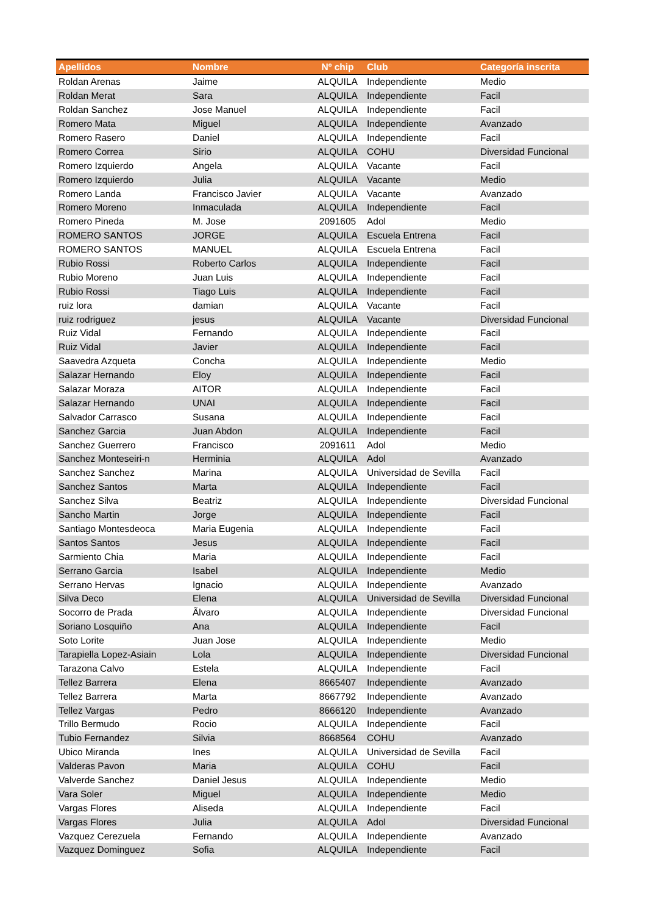| Apellidos | Nombre | Nº chip | Club | Categoría inscrita |
| --- | --- | --- | --- | --- |
| Roldan Arenas | Jaime | ALQUILA | Independiente | Medio |
| Roldan Merat | Sara | ALQUILA | Independiente | Facil |
| Roldan Sanchez | Jose Manuel | ALQUILA | Independiente | Facil |
| Romero Mata | Miguel | ALQUILA | Independiente | Avanzado |
| Romero Rasero | Daniel | ALQUILA | Independiente | Facil |
| Romero Correa | Sirio | ALQUILA | COHU | Diversidad Funcional |
| Romero Izquierdo | Angela | ALQUILA | Vacante | Facil |
| Romero Izquierdo | Julia | ALQUILA | Vacante | Medio |
| Romero Landa | Francisco Javier | ALQUILA | Vacante | Avanzado |
| Romero Moreno | Inmaculada | ALQUILA | Independiente | Facil |
| Romero Pineda | M. Jose | 2091605 | Adol | Medio |
| ROMERO SANTOS | JORGE | ALQUILA | Escuela Entrena | Facil |
| ROMERO SANTOS | MANUEL | ALQUILA | Escuela Entrena | Facil |
| Rubio Rossi | Roberto Carlos | ALQUILA | Independiente | Facil |
| Rubio Moreno | Juan Luis | ALQUILA | Independiente | Facil |
| Rubio Rossi | Tiago Luis | ALQUILA | Independiente | Facil |
| ruiz lora | damian | ALQUILA | Vacante | Facil |
| ruiz rodriguez | jesus | ALQUILA | Vacante | Diversidad Funcional |
| Ruiz Vidal | Fernando | ALQUILA | Independiente | Facil |
| Ruiz Vidal | Javier | ALQUILA | Independiente | Facil |
| Saavedra Azqueta | Concha | ALQUILA | Independiente | Medio |
| Salazar Hernando | Eloy | ALQUILA | Independiente | Facil |
| Salazar Moraza | AITOR | ALQUILA | Independiente | Facil |
| Salazar Hernando | UNAI | ALQUILA | Independiente | Facil |
| Salvador Carrasco | Susana | ALQUILA | Independiente | Facil |
| Sanchez Garcia | Juan Abdon | ALQUILA | Independiente | Facil |
| Sanchez Guerrero | Francisco | 2091611 | Adol | Medio |
| Sanchez Monteseiri-n | Herminia | ALQUILA | Adol | Avanzado |
| Sanchez Sanchez | Marina | ALQUILA | Universidad de Sevilla | Facil |
| Sanchez Santos | Marta | ALQUILA | Independiente | Facil |
| Sanchez Silva | Beatriz | ALQUILA | Independiente | Diversidad Funcional |
| Sancho Martin | Jorge | ALQUILA | Independiente | Facil |
| Santiago Montesdeoca | Maria Eugenia | ALQUILA | Independiente | Facil |
| Santos Santos | Jesus | ALQUILA | Independiente | Facil |
| Sarmiento Chia | Maria | ALQUILA | Independiente | Facil |
| Serrano Garcia | Isabel | ALQUILA | Independiente | Medio |
| Serrano Hervas | Ignacio | ALQUILA | Independiente | Avanzado |
| Silva Deco | Elena | ALQUILA | Universidad de Sevilla | Diversidad Funcional |
| Socorro de Prada | Ãlvaro | ALQUILA | Independiente | Diversidad Funcional |
| Soriano Losquiño | Ana | ALQUILA | Independiente | Facil |
| Soto Lorite | Juan Jose | ALQUILA | Independiente | Medio |
| Tarapiella Lopez-Asiain | Lola | ALQUILA | Independiente | Diversidad Funcional |
| Tarazona Calvo | Estela | ALQUILA | Independiente | Facil |
| Tellez Barrera | Elena | 8665407 | Independiente | Avanzado |
| Tellez Barrera | Marta | 8667792 | Independiente | Avanzado |
| Tellez Vargas | Pedro | 8666120 | Independiente | Avanzado |
| Trillo Bermudo | Rocio | ALQUILA | Independiente | Facil |
| Tubio Fernandez | Silvia | 8668564 | COHU | Avanzado |
| Ubico Miranda | Ines | ALQUILA | Universidad de Sevilla | Facil |
| Valderas Pavon | Maria | ALQUILA | COHU | Facil |
| Valverde Sanchez | Daniel Jesus | ALQUILA | Independiente | Medio |
| Vara Soler | Miguel | ALQUILA | Independiente | Medio |
| Vargas Flores | Aliseda | ALQUILA | Independiente | Facil |
| Vargas Flores | Julia | ALQUILA | Adol | Diversidad Funcional |
| Vazquez Cerezuela | Fernando | ALQUILA | Independiente | Avanzado |
| Vazquez Dominguez | Sofia | ALQUILA | Independiente | Facil |